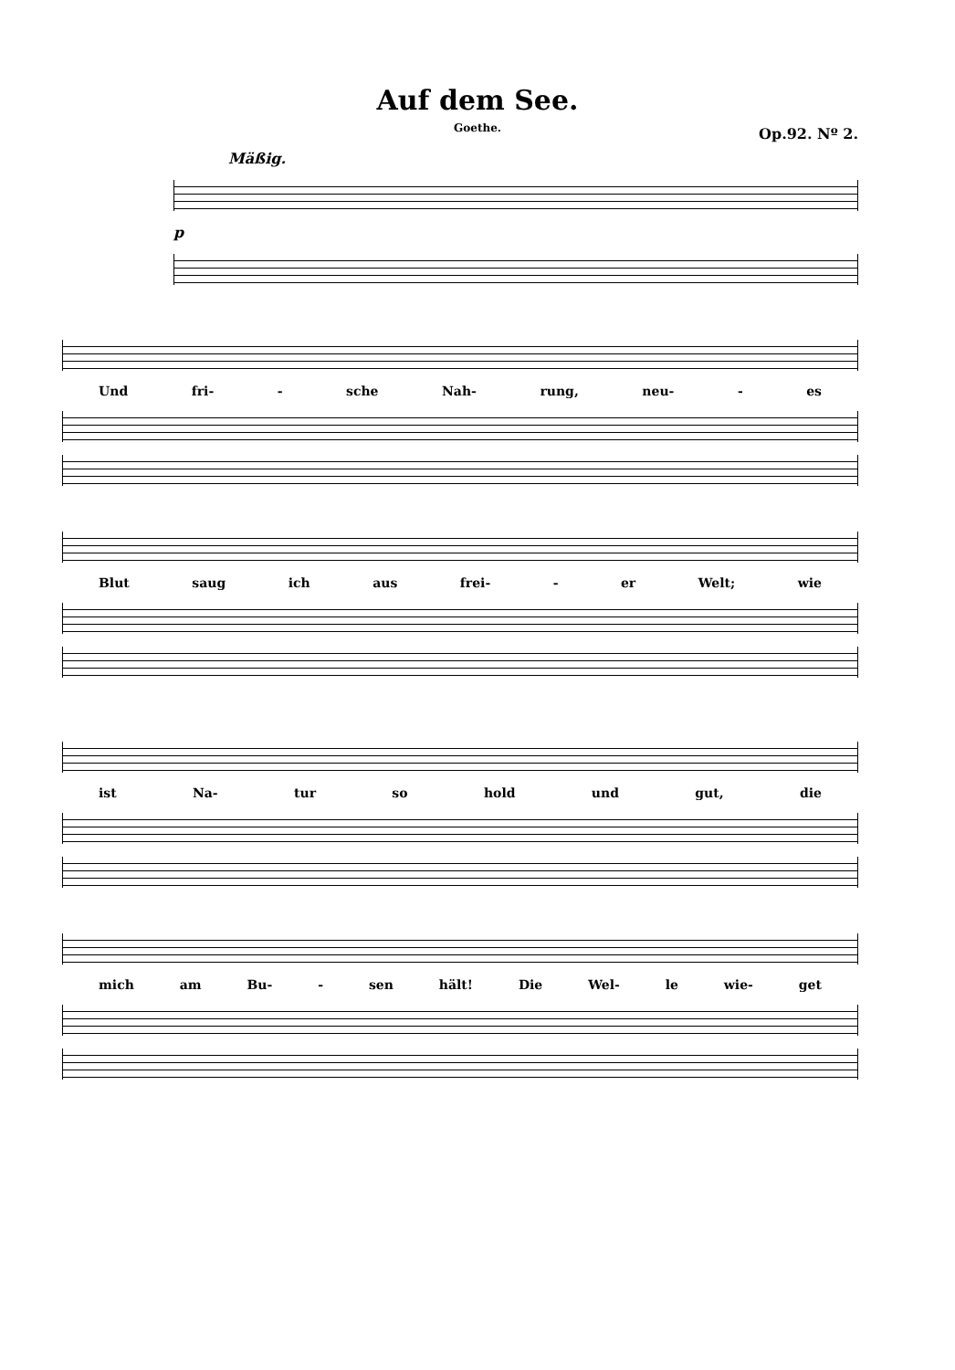Auf dem See.
Goethe.
Op.92. Nº 2.
Mäßig.
p
Und fri- - sche Nah- rung, neu- - es
Blut saug ich aus frei- - er Welt; wie
ist Na- tur so hold und gut, die
mich am Bu- - sen hält! Die Wel- le wie- get